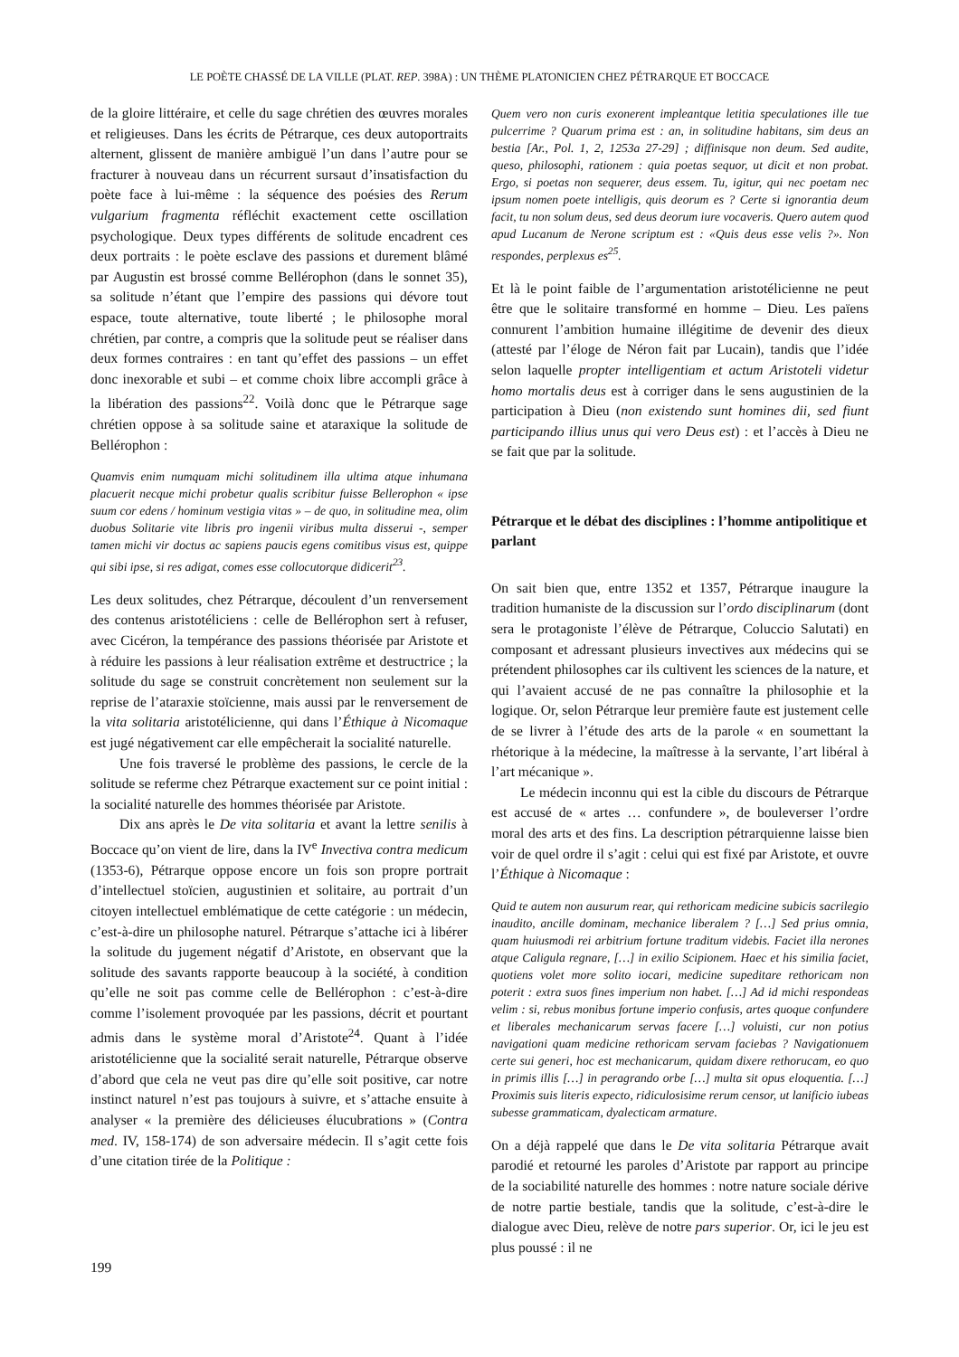LE POÈTE CHASSÉ DE LA VILLE (PLAT. REP. 398A) : UN THÈME PLATONICIEN CHEZ PÉTRARQUE ET BOCCACE
de la gloire littéraire, et celle du sage chrétien des œuvres morales et religieuses. Dans les écrits de Pétrarque, ces deux autoportraits alternent, glissent de manière ambiguë l’un dans l’autre pour se fracturer à nouveau dans un récurrent sursaut d’insatisfaction du poète face à lui-même : la séquence des poésies des Rerum vulgarium fragmenta réfléchit exactement cette oscillation psychologique. Deux types différents de solitude encadrent ces deux portraits : le poète esclave des passions et durement blâmé par Augustin est brossé comme Bellérophon (dans le sonnet 35), sa solitude n’étant que l’empire des passions qui dévore tout espace, toute alternative, toute liberté ; le philosophe moral chrétien, par contre, a compris que la solitude peut se réaliser dans deux formes contraires : en tant qu’effet des passions – un effet donc inexorable et subi – et comme choix libre accompli grâce à la libération des passions<sup>22</sup>. Voilà donc que le Pétrarque sage chrétien oppose à sa solitude saine et ataraxique la solitude de Bellérophon :
Quamvis enim numquam michi solitudinem illa ultima atque inhumana placuerit necque michi probetur qualis scribitur fuisse Bellerophon « ipse suum cor edens / hominum vestigia vitas » – de quo, in solitudine mea, olim duobus Solitarie vite libris pro ingenii viribus multa disserui -, semper tamen michi vir doctus ac sapiens paucis egens comitibus visus est, quippe qui sibi ipse, si res adigat, comes esse collocutorque didicerit<sup>23</sup>.
Les deux solitudes, chez Pétrarque, découlent d’un renversement des contenus aristotéliciens : celle de Bellérophon sert à refuser, avec Cicéron, la tempérance des passions théorisée par Aristote et à réduire les passions à leur réalisation extrême et destructrice ; la solitude du sage se construit concrètement non seulement sur la reprise de l’ataraxie stoïcienne, mais aussi par le renversement de la vita solitaria aristotélicienne, qui dans l’Éthique à Nicomaque est jugé négativement car elle empêcherait la socialité naturelle.
Une fois traversé le problème des passions, le cercle de la solitude se referme chez Pétrarque exactement sur ce point initial : la socialité naturelle des hommes théorisée par Aristote.
Dix ans après le De vita solitaria et avant la lettre senilis à Boccace qu’on vient de lire, dans la IV<sup>e</sup> Invectiva contra medicum (1353-6), Pétrarque oppose encore un fois son propre portrait d’intellectuel stoïcien, augustinien et solitaire, au portrait d’un citoyen intellectuel emblématique de cette catégorie : un médecin, c’est-à-dire un philosophe naturel. Pétrarque s’attache ici à libérer la solitude du jugement négatif d’Aristote, en observant que la solitude des savants rapporte beaucoup à la société, à condition qu’elle ne soit pas comme celle de Bellérophon : c’est-à-dire comme l’isolement provoquée par les passions, décrit et pourtant admis dans le système moral d’Aristote<sup>24</sup>. Quant à l’idée aristotélicienne que la socialité serait naturelle, Pétrarque observe d’abord que cela ne veut pas dire qu’elle soit positive, car notre instinct naturel n’est pas toujours à suivre, et s’attache ensuite à analyser « la première des délicieuses élucubrations » (Contra med. IV, 158-174) de son adversaire médecin. Il s’agit cette fois d’une citation tirée de la Politique :
Quem vero non curis exonerent impleantque letitia speculationes ille tue pulcerrime ? Quarum prima est : an, in solitudine habitans, sim deus an bestia [Ar., Pol. 1, 2, 1253a 27-29] ; diffinisque non deum. Sed audite, queso, philosophi, rationem : quia poetas sequor, ut dicit et non probat. Ergo, si poetas non sequerer, deus essem. Tu, igitur, qui nec poetam nec ipsum nomen poete intelligis, quis deorum es ? Certe si ignorantia deum facit, tu non solum deus, sed deus deorum iure vocaveris. Quero autem quod apud Lucanum de Nerone scriptum est : «Quis deus esse velis ?». Non respondes, perplexus es<sup>25</sup>.
Et là le point faible de l’argumentation aristotélicienne ne peut être que le solitaire transformé en homme – Dieu. Les païens connurent l’ambition humaine illégitime de devenir des dieux (attesté par l’éloge de Néron fait par Lucain), tandis que l’idée selon laquelle propter intelligentiam et actum Aristoteli videtur homo mortalis deus est à corriger dans le sens augustinien de la participation à Dieu (non existendo sunt homines dii, sed fiunt participando illius unus qui vero Deus est) : et l’accès à Dieu ne se fait que par la solitude.
Pétrarque et le débat des disciplines : l’homme antipolitique et parlant
On sait bien que, entre 1352 et 1357, Pétrarque inaugure la tradition humaniste de la discussion sur l’ordo disciplinarum (dont sera le protagoniste l’élève de Pétrarque, Coluccio Salutati) en composant et adressant plusieurs invectives aux médecins qui se prétendent philosophes car ils cultivent les sciences de la nature, et qui l’avaient accusé de ne pas connaître la philosophie et la logique. Or, selon Pétrarque leur première faute est justement celle de se livrer à l’étude des arts de la parole « en soumettant la rhétorique à la médecine, la maîtresse à la servante, l’art libéral à l’art mécanique ».
Le médecin inconnu qui est la cible du discours de Pétrarque est accusé de « artes … confundere », de bouleverser l’ordre moral des arts et des fins. La description pétrarquienne laisse bien voir de quel ordre il s’agit : celui qui est fixé par Aristote, et ouvre l’Éthique à Nicomaque :
Quid te autem non ausurum rear, qui rethoricam medicine subicis sacrilegio inaudito, ancille dominam, mechanice liberalem ? […] Sed prius omnia, quam huiusmodi rei arbitrium fortune traditum videbis. Faciet illa nerones atque Caligula regnare, […] in exilio Scipionem. Haec et his similia faciet, quotiens volet more solito iocari, medicine supeditare rethoricam non poterit : extra suos fines imperium non habet. […] Ad id michi respondeas velim : si, rebus monibus fortune imperio confusis, artes quoque confundere et liberales mechanicarum servas facere […] voluisti, cur non potius navigationi quam medicine rethoricam servam faciebas ? Navigationuem certe sui generi, hoc est mechanicarum, quidam dixere rethorucam, eo quo in primis illis […] in peragrando orbe […] multa sit opus eloquentia. […] Proximis suis literis expecto, ridiculosisime rerum censor, ut lanificio iubeas subesse grammaticam, dyalecticam armature.
On a déjà rappelé que dans le De vita solitaria Pétrarque avait parodié et retourné les paroles d’Aristote par rapport au principe de la sociabilité naturelle des hommes : notre nature sociale dérive de notre partie bestiale, tandis que la solitude, c’est-à-dire le dialogue avec Dieu, relève de notre pars superior. Or, ici le jeu est plus poussé : il ne
199